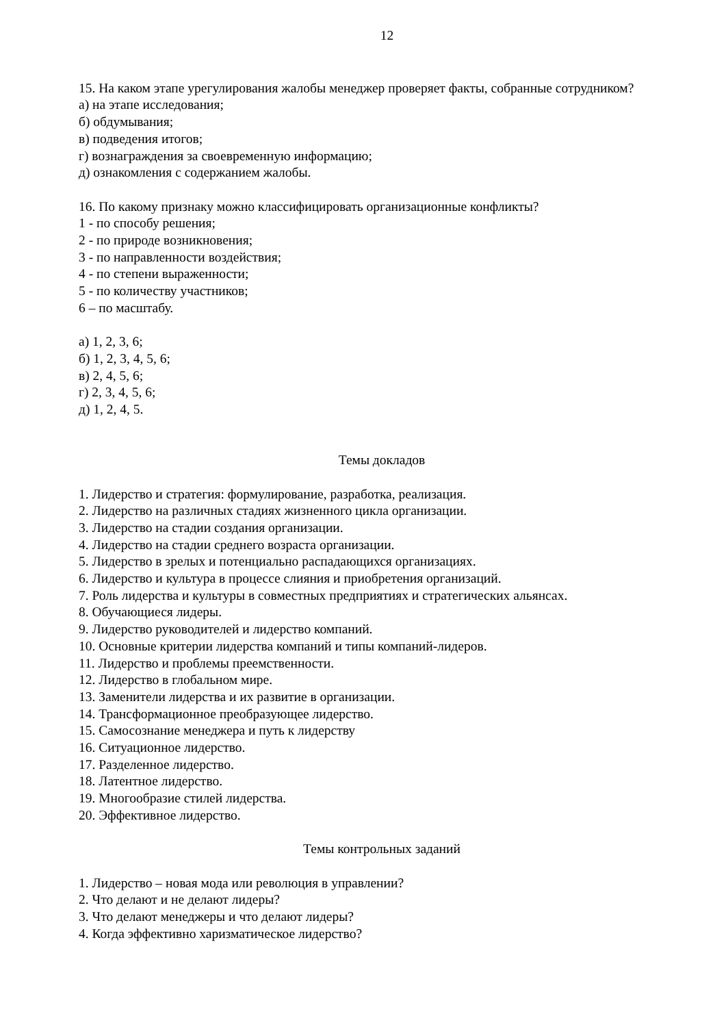12
15. На каком этапе урегулирования жалобы менеджер проверяет факты, собранные сотрудником?
а) на этапе исследования;
б) обдумывания;
в) подведения итогов;
г) вознаграждения за своевременную информацию;
д) ознакомления с содержанием жалобы.
16. По какому признаку можно классифицировать организационные конфликты?
1 - по способу решения;
2 - по природе возникновения;
3 - по направленности воздействия;
4 - по степени выраженности;
5 - по количеству участников;
6 – по масштабу.
а) 1, 2, 3, 6;
б) 1, 2, 3, 4, 5, 6;
в) 2, 4, 5, 6;
г) 2, 3, 4, 5, 6;
д) 1, 2, 4, 5.
Темы докладов
1. Лидерство и стратегия: формулирование, разработка, реализация.
2. Лидерство на различных стадиях жизненного цикла организации.
3. Лидерство на стадии создания организации.
4. Лидерство на стадии среднего возраста организации.
5. Лидерство в зрелых и потенциально распадающихся организациях.
6. Лидерство и культура в процессе слияния и приобретения организаций.
7. Роль лидерства и культуры в совместных предприятиях и стратегических альянсах.
8. Обучающиеся лидеры.
9. Лидерство руководителей и лидерство компаний.
10. Основные критерии лидерства компаний и типы компаний-лидеров.
11. Лидерство и проблемы преемственности.
12. Лидерство в глобальном мире.
13. Заменители лидерства и их развитие в организации.
14. Трансформационное преобразующее лидерство.
15. Самосознание менеджера и путь к лидерству
16. Ситуационное лидерство.
17. Разделенное лидерство.
18. Латентное лидерство.
19. Многообразие стилей лидерства.
20. Эффективное лидерство.
Темы контрольных заданий
1. Лидерство – новая мода или революция в управлении?
2. Что делают и не делают лидеры?
3. Что делают менеджеры и что делают лидеры?
4. Когда эффективно харизматическое лидерство?